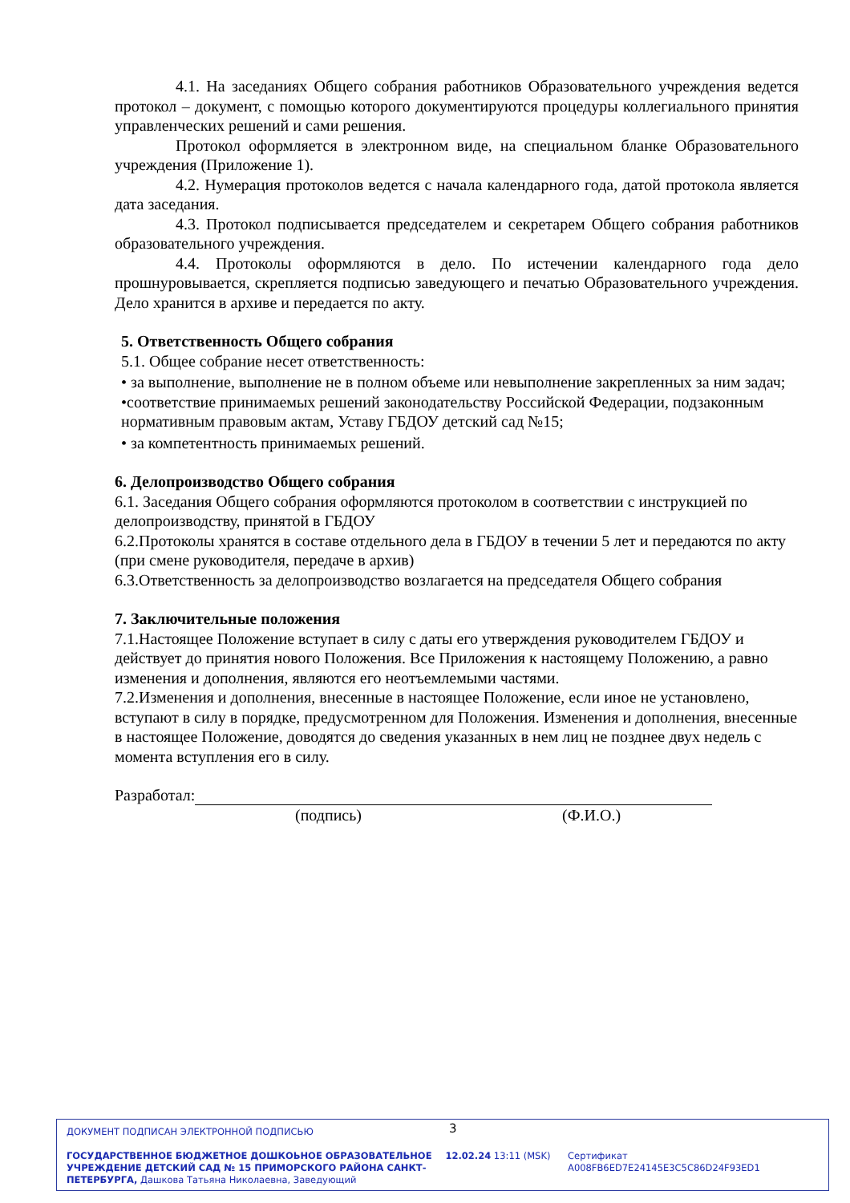4.1. На заседаниях Общего собрания работников Образовательного учреждения ведется протокол – документ, с помощью которого документируются процедуры коллегиального принятия управленческих решений и сами решения.
Протокол оформляется в электронном виде, на специальном бланке Образовательного учреждения (Приложение 1).
4.2. Нумерация протоколов ведется с начала календарного года, датой протокола является дата заседания.
4.3. Протокол подписывается председателем и секретарем Общего собрания работников образовательного учреждения.
4.4. Протоколы оформляются в дело. По истечении календарного года дело прошнуровывается, скрепляется подписью заведующего и печатью Образовательного учреждения. Дело хранится в архиве и передается по акту.
5. Ответственность Общего собрания
5.1. Общее собрание несет ответственность:
• за выполнение, выполнение не в полном объеме или невыполнение закрепленных за ним задач;
•соответствие принимаемых решений законодательству Российской Федерации, подзаконным нормативным правовым актам, Уставу ГБДОУ детский сад №15;
• за компетентность принимаемых решений.
6. Делопроизводство Общего собрания
6.1. Заседания Общего собрания оформляются протоколом в соответствии с инструкцией по делопроизводству, принятой в ГБДОУ
6.2.Протоколы хранятся в составе отдельного дела в ГБДОУ в течении 5 лет и передаются по акту (при смене руководителя, передаче в архив)
6.3.Ответственность за делопроизводство возлагается на председателя Общего собрания
7. Заключительные положения
7.1.Настоящее Положение вступает в силу с даты его утверждения руководителем ГБДОУ и действует до принятия нового Положения. Все Приложения к настоящему Положению, а равно изменения и дополнения, являются его неотъемлемыми частями.
7.2.Изменения и дополнения, внесенные в настоящее Положение, если иное не установлено, вступают в силу в порядке, предусмотренном для Положения. Изменения и дополнения, внесенные в настоящее Положение, доводятся до сведения указанных в нем лиц не позднее двух недель с момента вступления его в силу.
Разработал:
(подпись) (Ф.И.О.)
3
ДОКУМЕНТ ПОДПИСАН ЭЛЕКТРОННОЙ ПОДПИСЬЮ
ГОСУДАРСТВЕННОЕ БЮДЖЕТНОЕ ДОШКОЬНОЕ ОБРАЗОВАТЕЛЬНОЕ УЧРЕЖДЕНИЕ ДЕТСКИЙ САД № 15 ПРИМОРСКОГО РАЙОНА САНКТ-ПЕТЕРБУРГА, Дашкова Татьяна Николаевна, Заведующий
12.02.24 13:11 (MSK)
Сертификат A008FB6ED7E24145E3C5C86D24F93ED1